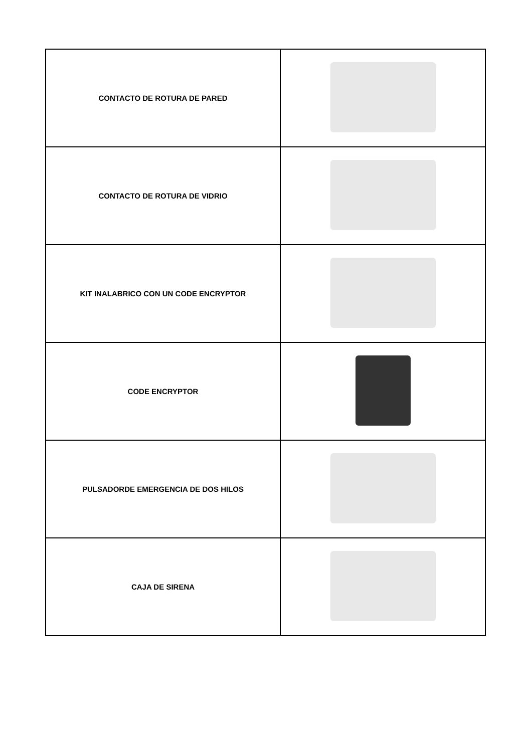| CONTACTO DE ROTURA DE PARED | |
| CONTACTO DE ROTURA DE VIDRIO | |
| KIT INALABRICO CON UN CODE ENCRYPTOR | |
| CODE ENCRYPTOR | |
| PULSADORDE EMERGENCIA DE DOS HILOS | |
| CAJA DE SIRENA | |